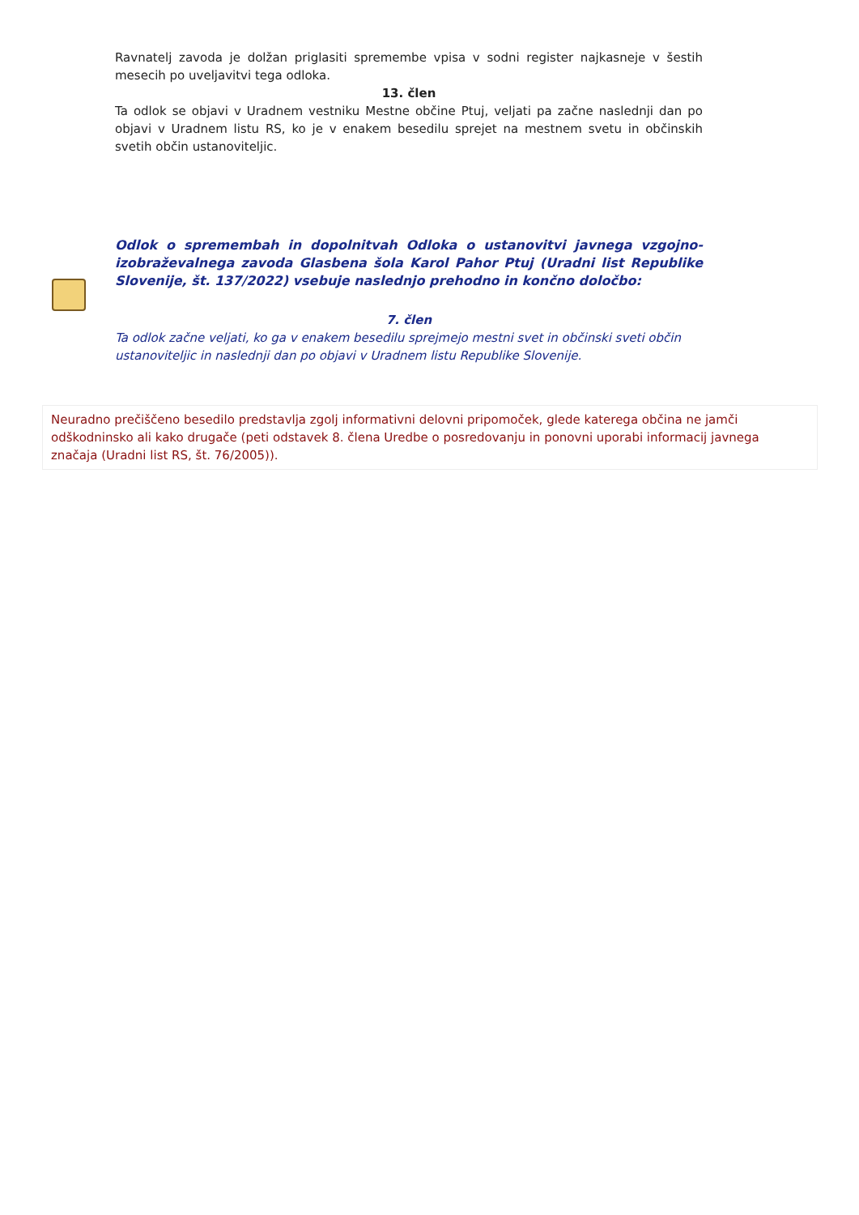Ravnatelj zavoda je dolžan priglasiti spremembe vpisa v sodni register najkasneje v šestih mesecih po uveljavitvi tega odloka.
13. člen
Ta odlok se objavi v Uradnem vestniku Mestne občine Ptuj, veljati pa začne naslednji dan po objavi v Uradnem listu RS, ko je v enakem besedilu sprejet na mestnem svetu in občinskih svetih občin ustanoviteljic.
Odlok o spremembah in dopolnitvah Odloka o ustanovitvi javnega vzgojno-izobraževalnega zavoda Glasbena šola Karol Pahor Ptuj (Uradni list Republike Slovenije, št. 137/2022) vsebuje naslednjo prehodno in končno določbo:
7. člen
Ta odlok začne veljati, ko ga v enakem besedilu sprejmejo mestni svet in občinski sveti občin ustanoviteljic in naslednji dan po objavi v Uradnem listu Republike Slovenije.
Neuradno prečiščeno besedilo predstavlja zgolj informativni delovni pripomoček, glede katerega občina ne jamči odškodninsko ali kako drugače (peti odstavek 8. člena Uredbe o posredovanju in ponovni uporabi informacij javnega značaja (Uradni list RS, št. 76/2005)).